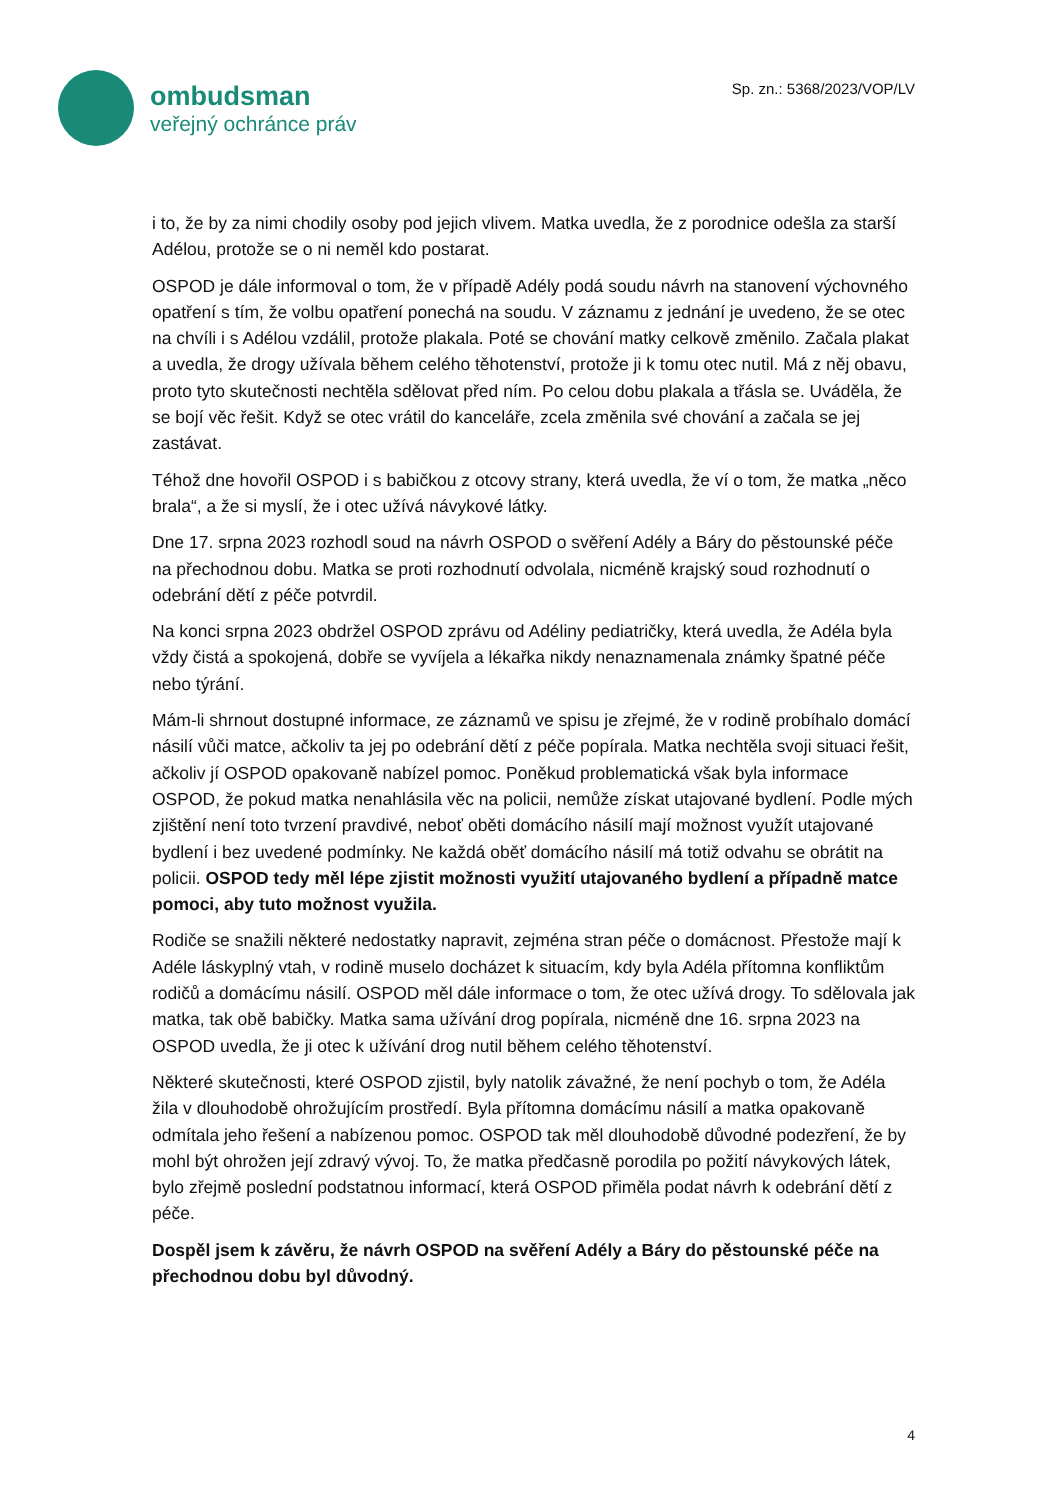ombudsman
veřejný ochránce práv
Sp. zn.: 5368/2023/VOP/LV
i to, že by za nimi chodily osoby pod jejich vlivem. Matka uvedla, že z porodnice odešla za starší Adélou, protože se o ni neměl kdo postarat.
OSPOD je dále informoval o tom, že v případě Adély podá soudu návrh na stanovení výchovného opatření s tím, že volbu opatření ponechá na soudu. V záznamu z jednání je uvedeno, že se otec na chvíli i s Adélou vzdálil, protože plakala. Poté se chování matky celkově změnilo. Začala plakat a uvedla, že drogy užívala během celého těhotenství, protože ji k tomu otec nutil. Má z něj obavu, proto tyto skutečnosti nechtěla sdělovat před ním. Po celou dobu plakala a třásla se. Uváděla, že se bojí věc řešit. Když se otec vrátil do kanceláře, zcela změnila své chování a začala se jej zastávat.
Téhož dne hovořil OSPOD i s babičkou z otcovy strany, která uvedla, že ví o tom, že matka „něco brala“, a že si myslí, že i otec užívá návykové látky.
Dne 17. srpna 2023 rozhodl soud na návrh OSPOD o svěření Adély a Báry do pěstounské péče na přechodnou dobu. Matka se proti rozhodnutí odvolala, nicméně krajský soud rozhodnutí o odebrání dětí z péče potvrdil.
Na konci srpna 2023 obdržel OSPOD zprávu od Adéliny pediatričky, která uvedla, že Adéla byla vždy čistá a spokojená, dobře se vyvíjela a lékařka nikdy nenaznamenala známky špatné péče nebo týrání.
Mám-li shrnout dostupné informace, ze záznamů ve spisu je zřejmé, že v rodině probíhalo domácí násilí vůči matce, ačkoliv ta jej po odebrání dětí z péče popírala. Matka nechtěla svoji situaci řešit, ačkoliv jí OSPOD opakovaně nabízel pomoc. Poněkud problematická však byla informace OSPOD, že pokud matka nenahlásila věc na policii, nemůže získat utajované bydlení. Podle mých zjištění není toto tvrzení pravdivé, neboť oběti domácího násilí mají možnost využít utajované bydlení i bez uvedené podmínky. Ne každá oběť domácího násilí má totiž odvahu se obrátit na policii. OSPOD tedy měl lépe zjistit možnosti využití utajovaného bydlení a případně matce pomoci, aby tuto možnost využila.
Rodiče se snažili některé nedostatky napravit, zejména stran péče o domácnost. Přestože mají k Adéle láskyplný vtah, v rodině muselo docházet k situacím, kdy byla Adéla přítomna konfliktům rodičů a domácímu násilí. OSPOD měl dále informace o tom, že otec užívá drogy. To sdělovala jak matka, tak obě babičky. Matka sama užívání drog popírala, nicméně dne 16. srpna 2023 na OSPOD uvedla, že ji otec k užívání drog nutil během celého těhotenství.
Některé skutečnosti, které OSPOD zjistil, byly natolik závažné, že není pochyb o tom, že Adéla žila v dlouhodobě ohrožujícím prostředí. Byla přítomna domácímu násilí a matka opakovaně odmítala jeho řešení a nabízenou pomoc. OSPOD tak měl dlouhodobě důvodné podezření, že by mohl být ohrožen její zdravý vývoj. To, že matka předčasně porodila po požití návykových látek, bylo zřejmě poslední podstatnou informací, která OSPOD přiměla podat návrh k odebrání dětí z péče.
Dospěl jsem k závěru, že návrh OSPOD na svěření Adély a Báry do pěstounské péče na přechodnou dobu byl důvodný.
4